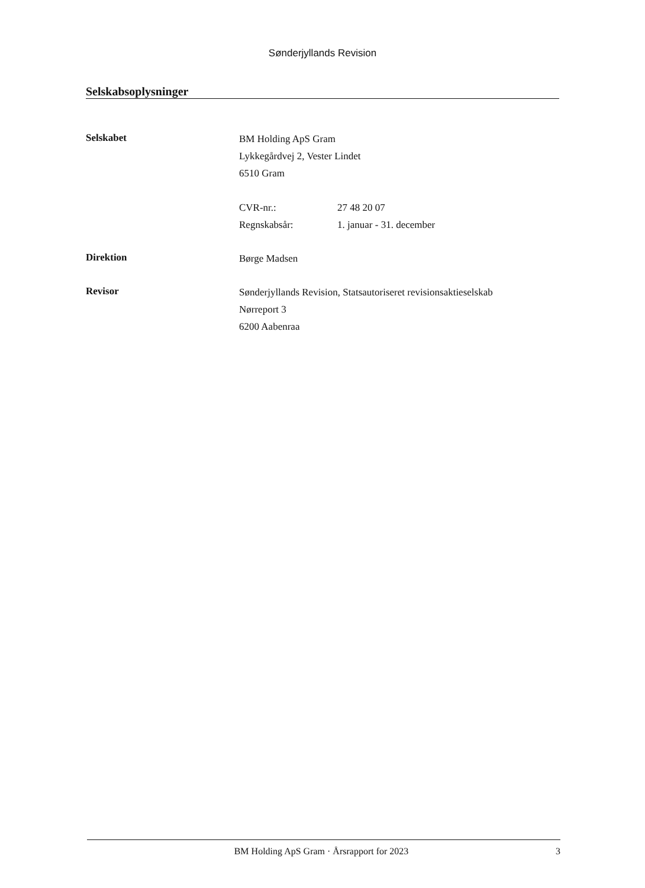Sønderjyllands Revision
Selskabsoplysninger
Selskabet
BM Holding ApS Gram
Lykkegårdvej 2, Vester Lindet
6510 Gram
CVR-nr.: 27 48 20 07
Regnskabsår: 1. januar - 31. december
Direktion
Børge Madsen
Revisor
Sønderjyllands Revision, Statsautoriseret revisionsaktieselskab
Nørreport 3
6200 Aabenraa
BM Holding ApS Gram · Årsrapport for 2023 3